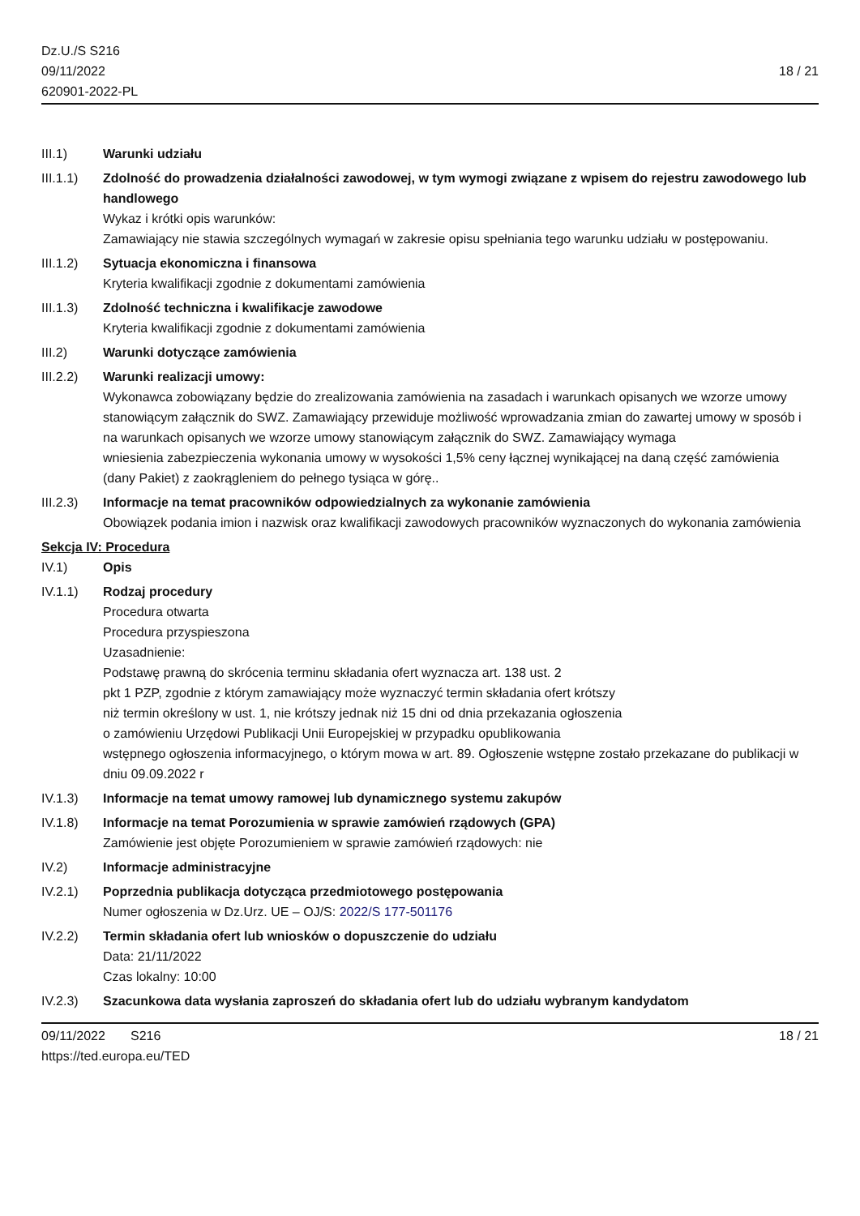Dz.U./S S216
09/11/2022
620901-2022-PL
18 / 21
III.1) Warunki udziału
III.1.1)
Zdolność do prowadzenia działalności zawodowej, w tym wymogi związane z wpisem do rejestru zawodowego lub handlowego
Wykaz i krótki opis warunków:
Zamawiający nie stawia szczególnych wymagań w zakresie opisu spełniania tego warunku udziału w postępowaniu.
III.1.2)
Sytuacja ekonomiczna i finansowa
Kryteria kwalifikacji zgodnie z dokumentami zamówienia
III.1.3)
Zdolność techniczna i kwalifikacje zawodowe
Kryteria kwalifikacji zgodnie z dokumentami zamówienia
III.2) Warunki dotyczące zamówienia
III.2.2)
Warunki realizacji umowy:
Wykonawca zobowiązany będzie do zrealizowania zamówienia na zasadach i warunkach opisanych we wzorze umowy stanowiącym załącznik do SWZ. Zamawiający przewiduje możliwość wprowadzania zmian do zawartej umowy w sposób i na warunkach opisanych we wzorze umowy stanowiącym załącznik do SWZ. Zamawiający wymaga
wniesienia zabezpieczenia wykonania umowy w wysokości 1,5% ceny łącznej wynikającej na daną część zamówienia
(dany Pakiet) z zaokrągleniem do pełnego tysiąca w górę..
III.2.3)
Informacje na temat pracowników odpowiedzialnych za wykonanie zamówienia
Obowiązek podania imion i nazwisk oraz kwalifikacji zawodowych pracowników wyznaczonych do wykonania zamówienia
Sekcja IV: Procedura
IV.1) Opis
IV.1.1) Rodzaj procedury
Procedura otwarta
Procedura przyspieszona
Uzasadnienie:
Podstawę prawną do skrócenia terminu składania ofert wyznacza art. 138 ust. 2
pkt 1 PZP, zgodnie z którym zamawiający może wyznaczyć termin składania ofert krótszy
niż termin określony w ust. 1, nie krótszy jednak niż 15 dni od dnia przekazania ogłoszenia
o zamówieniu Urzędowi Publikacji Unii Europejskiej w przypadku opublikowania
wstępnego ogłoszenia informacyjnego, o którym mowa w art. 89. Ogłoszenie wstępne zostało przekazane do publikacji w dniu 09.09.2022 r
IV.1.3) Informacje na temat umowy ramowej lub dynamicznego systemu zakupów
IV.1.8) Informacje na temat Porozumienia w sprawie zamówień rządowych (GPA)
Zamówienie jest objęte Porozumieniem w sprawie zamówień rządowych: nie
IV.2) Informacje administracyjne
IV.2.1) Poprzednia publikacja dotycząca przedmiotowego postępowania
Numer ogłoszenia w Dz.Urz. UE – OJ/S: 2022/S 177-501176
IV.2.2) Termin składania ofert lub wniosków o dopuszczenie do udziału
Data: 21/11/2022
Czas lokalny: 10:00
IV.2.3) Szacunkowa data wysłania zaproszeń do składania ofert lub do udziału wybranym kandydatom
09/11/2022 S216 18 / 21
https://ted.europa.eu/TED